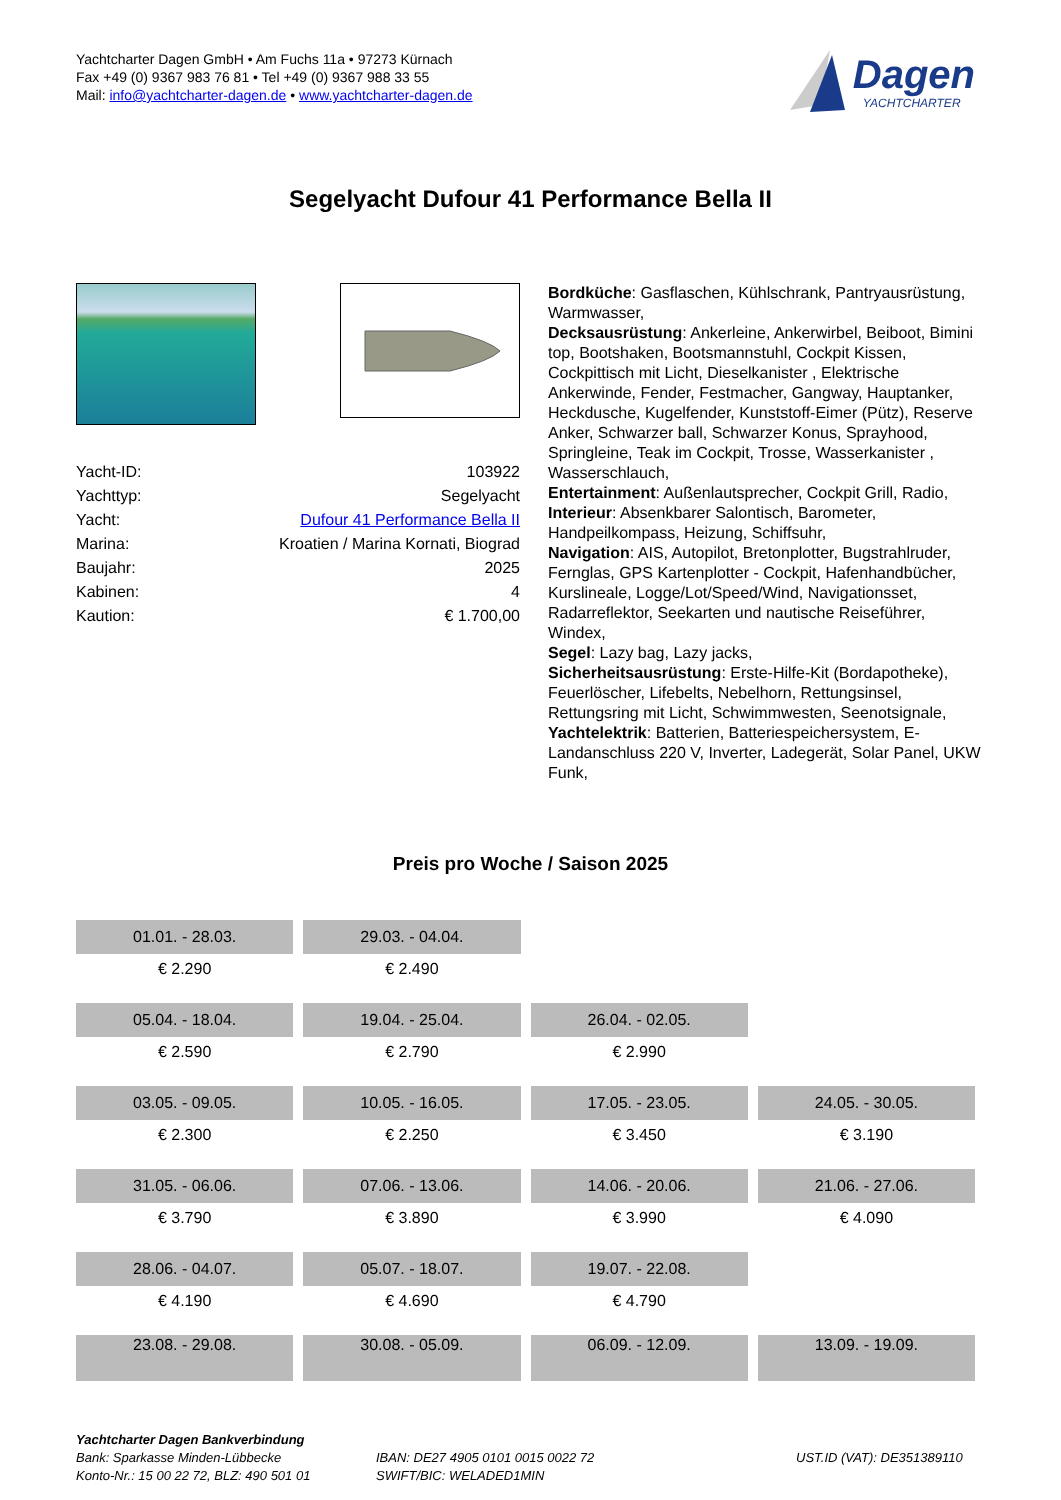Yachtcharter Dagen GmbH • Am Fuchs 11a • 97273 Kürnach
Fax +49 (0) 9367 983 76 81 • Tel +49 (0) 9367 988 33 55
Mail: info@yachtcharter-dagen.de • www.yachtcharter-dagen.de
Dagen
YACHTCHARTER
Segelyacht Dufour 41 Performance Bella II
| Yacht-ID: | 103922 |
| Yachttyp: | Segelyacht |
| Yacht: | Dufour 41 Performance Bella II |
| Marina: | Kroatien / Marina Kornati, Biograd |
| Baujahr: | 2025 |
| Kabinen: | 4 |
| Kaution: | € 1.700,00 |
Bordküche: Gasflaschen, Kühlschrank, Pantryausrüstung, Warmwasser,
Decksausrüstung: Ankerleine, Ankerwirbel, Beiboot, Bimini top, Bootshaken, Bootsmannstuhl, Cockpit Kissen, Cockpittisch mit Licht, Dieselkanister , Elektrische Ankerwinde, Fender, Festmacher, Gangway, Hauptanker, Heckdusche, Kugelfender, Kunststoff-Eimer (Pütz), Reserve Anker, Schwarzer ball, Schwarzer Konus, Sprayhood, Springleine, Teak im Cockpit, Trosse, Wasserkanister , Wasserschlauch,
Entertainment: Außenlautsprecher, Cockpit Grill, Radio,
Interieur: Absenkbarer Salontisch, Barometer, Handpeilkompass, Heizung, Schiffsuhr,
Navigation: AIS, Autopilot, Bretonplotter, Bugstrahlruder, Fernglas, GPS Kartenplotter - Cockpit, Hafenhandbücher, Kurslineale, Logge/Lot/Speed/Wind, Navigationsset, Radarreflektor, Seekarten und nautische Reiseführer, Windex,
Segel: Lazy bag, Lazy jacks,
Sicherheitsausrüstung: Erste-Hilfe-Kit (Bordapotheke), Feuerlöscher, Lifebelts, Nebelhorn, Rettungsinsel, Rettungsring mit Licht, Schwimmwesten, Seenotsignale,
Yachtelektrik: Batterien, Batteriespeichersystem, E-Landanschluss 220 V, Inverter, Ladegerät, Solar Panel, UKW Funk,
Preis pro Woche / Saison 2025
| 01.01. - 28.03. | 29.03. - 04.04. | | |
| € 2.290 | € 2.490 | | |
| 05.04. - 18.04. | 19.04. - 25.04. | 26.04. - 02.05. | |
| € 2.590 | € 2.790 | € 2.990 | |
| 03.05. - 09.05. | 10.05. - 16.05. | 17.05. - 23.05. | 24.05. - 30.05. |
| € 2.300 | € 2.250 | € 3.450 | € 3.190 |
| 31.05. - 06.06. | 07.06. - 13.06. | 14.06. - 20.06. | 21.06. - 27.06. |
| € 3.790 | € 3.890 | € 3.990 | € 4.090 |
| 28.06. - 04.07. | 05.07. - 18.07. | 19.07. - 22.08. | |
| € 4.190 | € 4.690 | € 4.790 | |
| 23.08. - 29.08. | 30.08. - 05.09. | 06.09. - 12.09. | 13.09. - 19.09. |
Yachtcharter Dagen Bankverbindung
Bank: Sparkasse Minden-Lübbecke
Konto-Nr.: 15 00 22 72, BLZ: 490 501 01
IBAN: DE27 4905 0101 0015 0022 72
SWIFT/BIC: WELADED1MIN
UST.ID (VAT): DE351389110